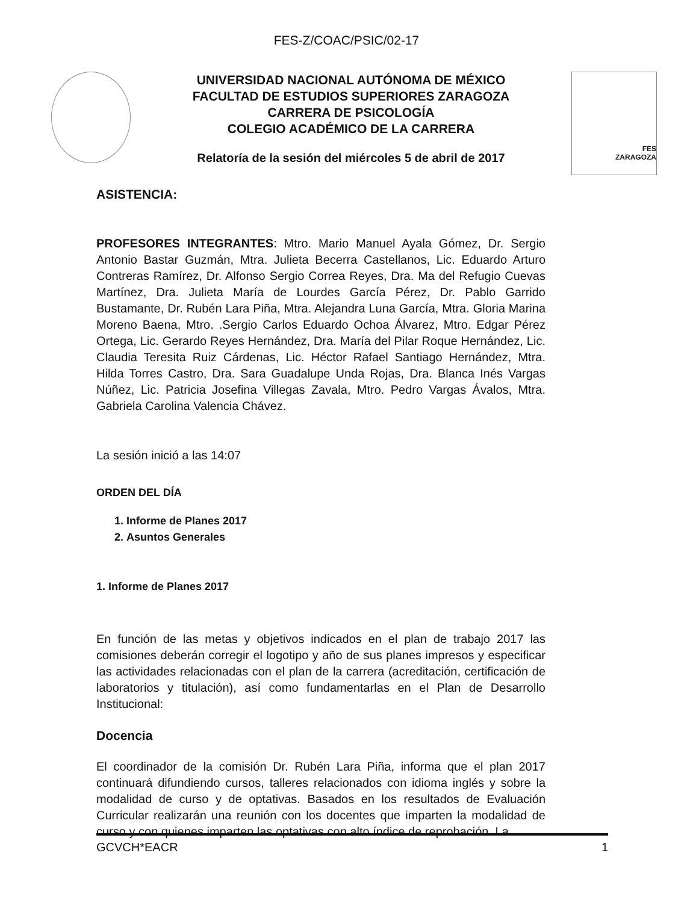FES-Z/COAC/PSIC/02-17
UNIVERSIDAD NACIONAL AUTÓNOMA DE MÉXICO
FACULTAD DE ESTUDIOS SUPERIORES ZARAGOZA
CARRERA DE PSICOLOGÍA
COLEGIO ACADÉMICO DE LA CARRERA
Relatoría de la sesión del miércoles 5 de abril de 2017
FES
ZARAGOZA
ASISTENCIA:
PROFESORES INTEGRANTES: Mtro. Mario Manuel Ayala Gómez, Dr. Sergio Antonio Bastar Guzmán, Mtra. Julieta Becerra Castellanos, Lic. Eduardo Arturo Contreras Ramírez, Dr. Alfonso Sergio Correa Reyes, Dra. Ma del Refugio Cuevas Martínez, Dra. Julieta María de Lourdes García Pérez, Dr. Pablo Garrido Bustamante, Dr. Rubén Lara Piña, Mtra. Alejandra Luna García, Mtra. Gloria Marina Moreno Baena, Mtro. .Sergio Carlos Eduardo Ochoa Álvarez, Mtro. Edgar Pérez Ortega, Lic. Gerardo Reyes Hernández, Dra. María del Pilar Roque Hernández, Lic. Claudia Teresita Ruiz Cárdenas, Lic. Héctor Rafael Santiago Hernández, Mtra. Hilda Torres Castro, Dra. Sara Guadalupe Unda Rojas, Dra. Blanca Inés Vargas Núñez, Lic. Patricia Josefina Villegas Zavala, Mtro. Pedro Vargas Ávalos, Mtra. Gabriela Carolina Valencia Chávez.
La sesión inició a las 14:07
ORDEN DEL DÍA
1. Informe de Planes 2017
2. Asuntos Generales
1. Informe de Planes 2017
En función de las metas y objetivos indicados en el plan de trabajo 2017 las comisiones deberán corregir el logotipo y año de sus planes impresos y especificar las actividades relacionadas con el plan de la carrera (acreditación, certificación de laboratorios y titulación), así como fundamentarlas en el Plan de Desarrollo Institucional:
Docencia
El coordinador de la comisión Dr. Rubén Lara Piña, informa que el plan 2017 continuará difundiendo cursos, talleres relacionados con idioma inglés y sobre la modalidad de curso y de optativas. Basados en los resultados de Evaluación Curricular realizarán una reunión con los docentes que imparten la modalidad de curso y con quienes imparten las optativas con alto índice de reprobación. La
GCVCH*EACR 1